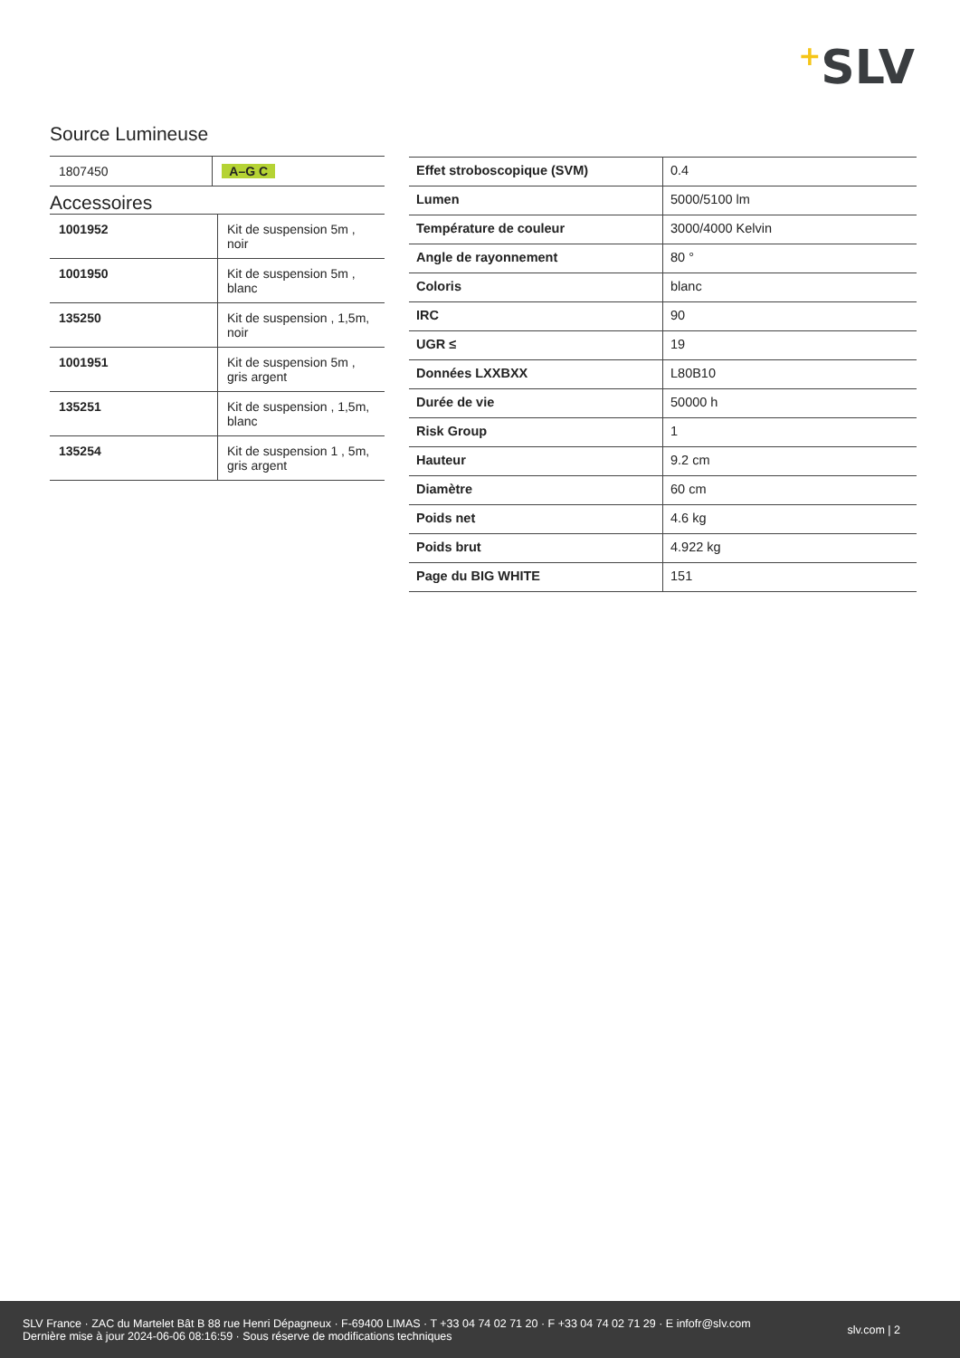+SLV
Source Lumineuse
| 1807450 | A–G C |
Accessoires
| 1001952 | Kit de suspension 5m , noir |
| 1001950 | Kit de suspension 5m , blanc |
| 135250 | Kit de suspension , 1,5m, noir |
| 1001951 | Kit de suspension 5m , gris argent |
| 135251 | Kit de suspension , 1,5m, blanc |
| 135254 | Kit de suspension 1 , 5m, gris argent |
| Effet stroboscopique (SVM) | 0.4 |
| Lumen | 5000/5100 lm |
| Température de couleur | 3000/4000 Kelvin |
| Angle de rayonnement | 80 ° |
| Coloris | blanc |
| IRC | 90 |
| UGR ≤ | 19 |
| Données LXXBXX | L80B10 |
| Durée de vie | 50000 h |
| Risk Group | 1 |
| Hauteur | 9.2 cm |
| Diamètre | 60 cm |
| Poids net | 4.6 kg |
| Poids brut | 4.922 kg |
| Page du BIG WHITE | 151 |
SLV France · ZAC du Martelet Bât B 88 rue Henri Dépagneux · F-69400 LIMAS · T +33 04 74 02 71 20 · F +33 04 74 02 71 29 · E infofr@slv.com
Dernière mise à jour 2024-06-06 08:16:59 · Sous réserve de modifications techniques
slv.com | 2